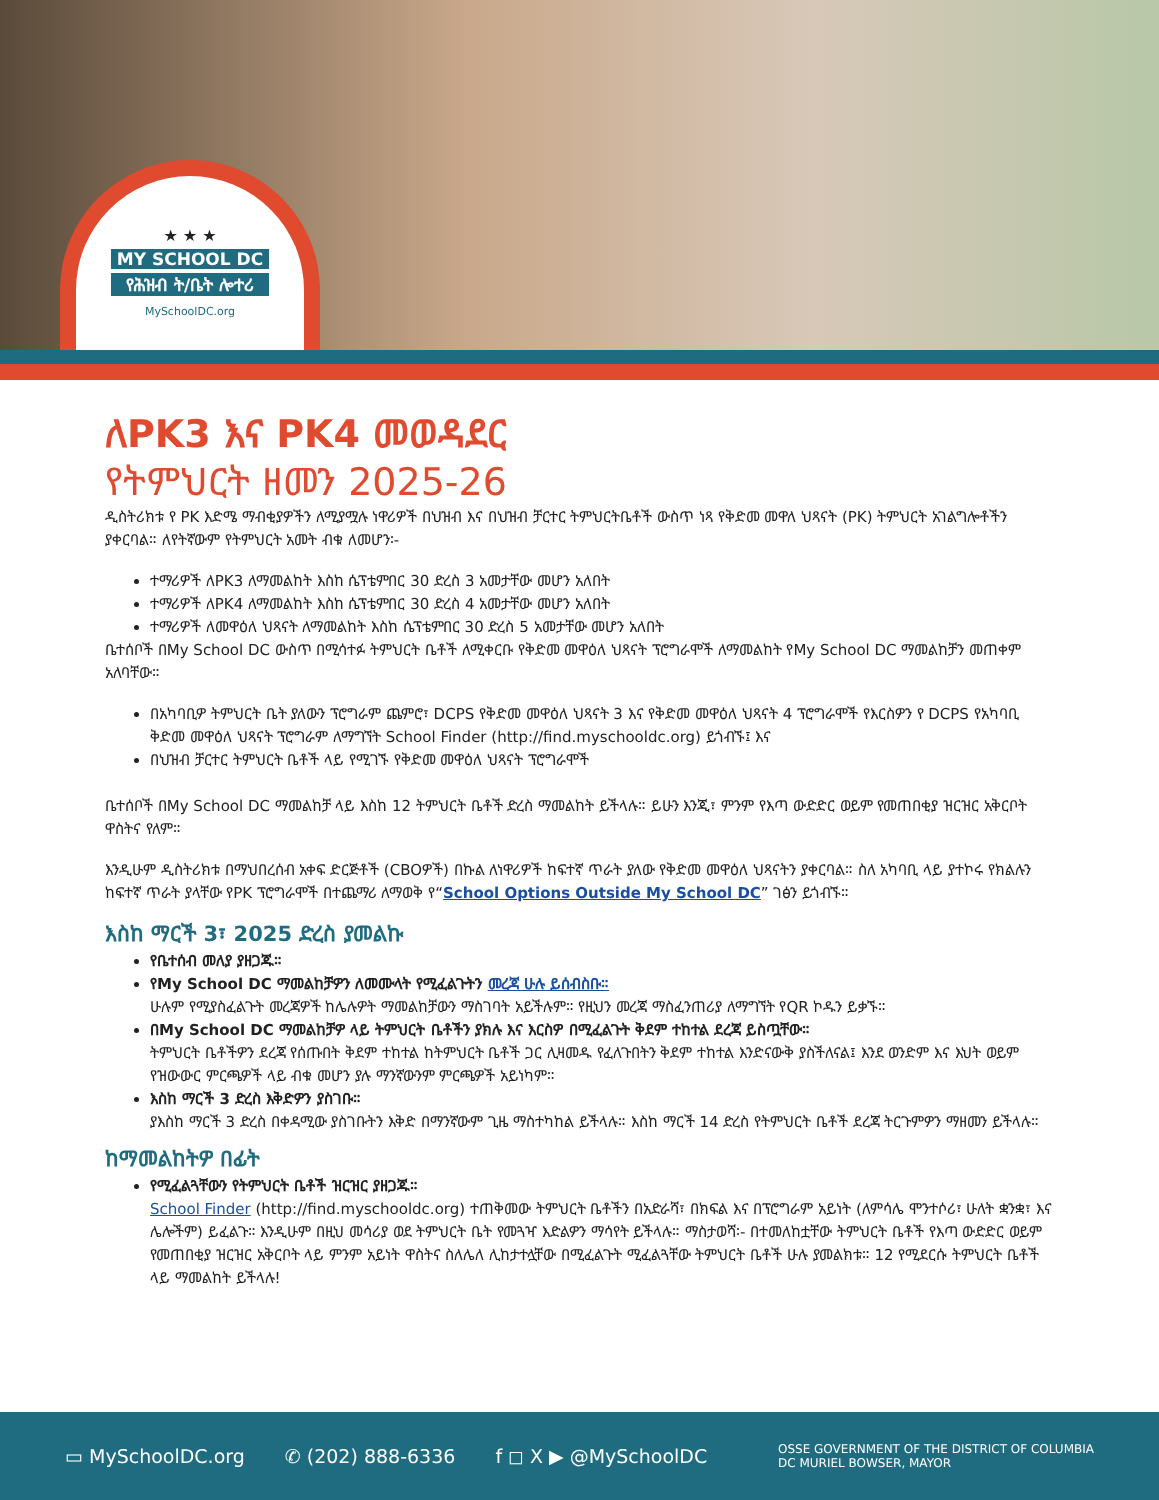★ ★ ★
MY SCHOOL DC
የሕዝብ ት/ቤት ሎተሪ
MySchoolDC.org
ለPK3 እና PK4 መወዳደር
የትምህርት ዘመን 2025-26
ዲስትሪክቱ የ PK እድሜ ማብቂያዎችን ለሚያሟሉ ነዋሪዎች በህዝብ እና በህዝብ ቻርተር ትምህርትቤቶች ውስጥ ነጻ የቅድመ መዋለ ህጻናት (PK) ትምህርት አገልግሎቶችን ያቀርባል። ለየትኛውም የትምህርት አመት ብቁ ለመሆን፡-
ተማሪዎች ለPK3 ለማመልከት እስከ ሴፕቴምበር 30 ድረስ 3 አመታቸው መሆን አለበት
ተማሪዎች ለPK4 ለማመልከት እስከ ሴፕቴምበር 30 ድረስ 4 አመታቸው መሆን አለበት
ተማሪዎች ለመዋዕለ ህጻናት ለማመልከት እስከ ሴፕቴምበር 30 ድረስ 5 አመታቸው መሆን አለበት
ቤተሰቦች በMy School DC ውስጥ በሚሳተፉ ትምህርት ቤቶች ለሚቀርቡ የቅድመ መዋዕለ ህጻናት ፕሮግራሞች ለማመልከት የMy School DC ማመልከቻን መጠቀም አለባቸው።
በአካባቢዎ ትምህርት ቤት ያለውን ፕሮግራም ጨምሮ፣ DCPS የቅድመ መዋዕለ ህጻናት 3 እና የቅድመ መዋዕለ ህጻናት 4 ፕሮግራሞች የእርስዎን የ DCPS የአካባቢ ቅድመ መዋዕለ ህጻናት ፕሮግራም ለማግኘት School Finder (http://find.myschooldc.org) ይጎብኙ፤ እና
በህዝብ ቻርተር ትምህርት ቤቶች ላይ የሚገኙ የቅድመ መዋዕለ ህጻናት ፕሮግራሞች
ቤተሰቦች በMy School DC ማመልከቻ ላይ እስከ 12 ትምህርት ቤቶች ድረስ ማመልከት ይችላሉ። ይሁን እንጂ፣ ምንም የእጣ ውድድር ወይም የመጠበቂያ ዝርዝር አቅርቦት ዋስትና የለም።
እንዲሁም ዲስትሪክቱ በማህበረሰብ አቀፍ ድርጅቶች (CBOዎች) በኩል ለነዋሪዎች ከፍተኛ ጥራት ያለው የቅድመ መዋዕለ ህጻናትን ያቀርባል። ስለ አካባቢ ላይ ያተኮሩ የክልሉን ከፍተኛ ጥራት ያላቸው የPK ፕሮግራሞች በተጨማሪ ለማወቅ የ“School Options Outside My School DC” ገፅን ይጎብኙ።
እስከ ማርች 3፣ 2025 ድረስ ያመልኩ
የቤተሰብ መለያ ያዘጋጁ።
የMy School DC ማመልከቻዎን ለመሙላት የሚፈልጉትን መረጃ ሁሉ ይሰብስቡ።
ሁሉም የሚያስፈልጉት መረጃዎች ከሌሉዎት ማመልከቻውን ማስገባት አይችሉም። የዚህን መረጃ ማስፈንጠሪያ ለማግኘት የQR ኮዱን ይቃኙ።
በMy School DC ማመልከቻዎ ላይ ትምህርት ቤቶችን ያክሉ እና እርስዎ በሚፈልጉት ቅደም ተከተል ደረጃ ይስጧቸው።
ትምህርት ቤቶችዎን ደረጃ የሰጡበት ቅደም ተከተል ከትምህርት ቤቶች ጋር ሊዛመዱ የፈለጉበትን ቅደም ተከተል እንድናውቅ ያስችለናል፤ እንደ ወንድም እና እህት ወይም የዝውውር ምርጫዎች ላይ ብቁ መሆን ያሉ ማንኛውንም ምርጫዎች አይነካም።
እስከ ማርች 3 ድረስ እቅድዎን ያስገቡ።
ያእስከ ማርች 3 ድረስ በቀዳሚው ያስገቡትን እቅድ በማንኛውም ጊዜ ማስተካከል ይችላሉ። እስከ ማርች 14 ድረስ የትምህርት ቤቶች ደረጃ ትርጉምዎን ማዘመን ይችላሉ።
ከማመልከትዎ በፊት
የሚፈልጓቸውን የትምህርት ቤቶች ዝርዝር ያዘጋጁ።
School Finder (http://find.myschooldc.org) ተጠቅመው ትምህርት ቤቶችን በአድራሻ፣ በክፍል እና በፕሮግራም አይነት (ለምሳሌ ሞንተሶሪ፣ ሁለት ቋንቋ፣ እና ሌሎችም) ይፈልጉ። እንዲሁም በዚህ መሳሪያ ወደ ትምህርት ቤት የመጓዣ እድልዎን ማሳየት ይችላሉ። ማስታወሻ፡- በተመለከቷቸው ትምህርት ቤቶች የእጣ ውድድር ወይም የመጠበቂያ ዝርዝር አቅርቦት ላይ ምንም አይነት ዋስትና ስለሌለ ሊከታተሏቸው በሚፈልጉት ሚፈልጓቸው ትምህርት ቤቶች ሁሉ ያመልክቱ። 12 የሚደርሱ ትምህርት ቤቶች ላይ ማመልከት ይችላሉ!
▭ MySchoolDC.org ✆ (202) 888-6336 f ◻ X ▶ @MySchoolDC OSSE GOVERNMENT OF THE DISTRICT OF COLUMBIA
DC MURIEL BOWSER, MAYOR